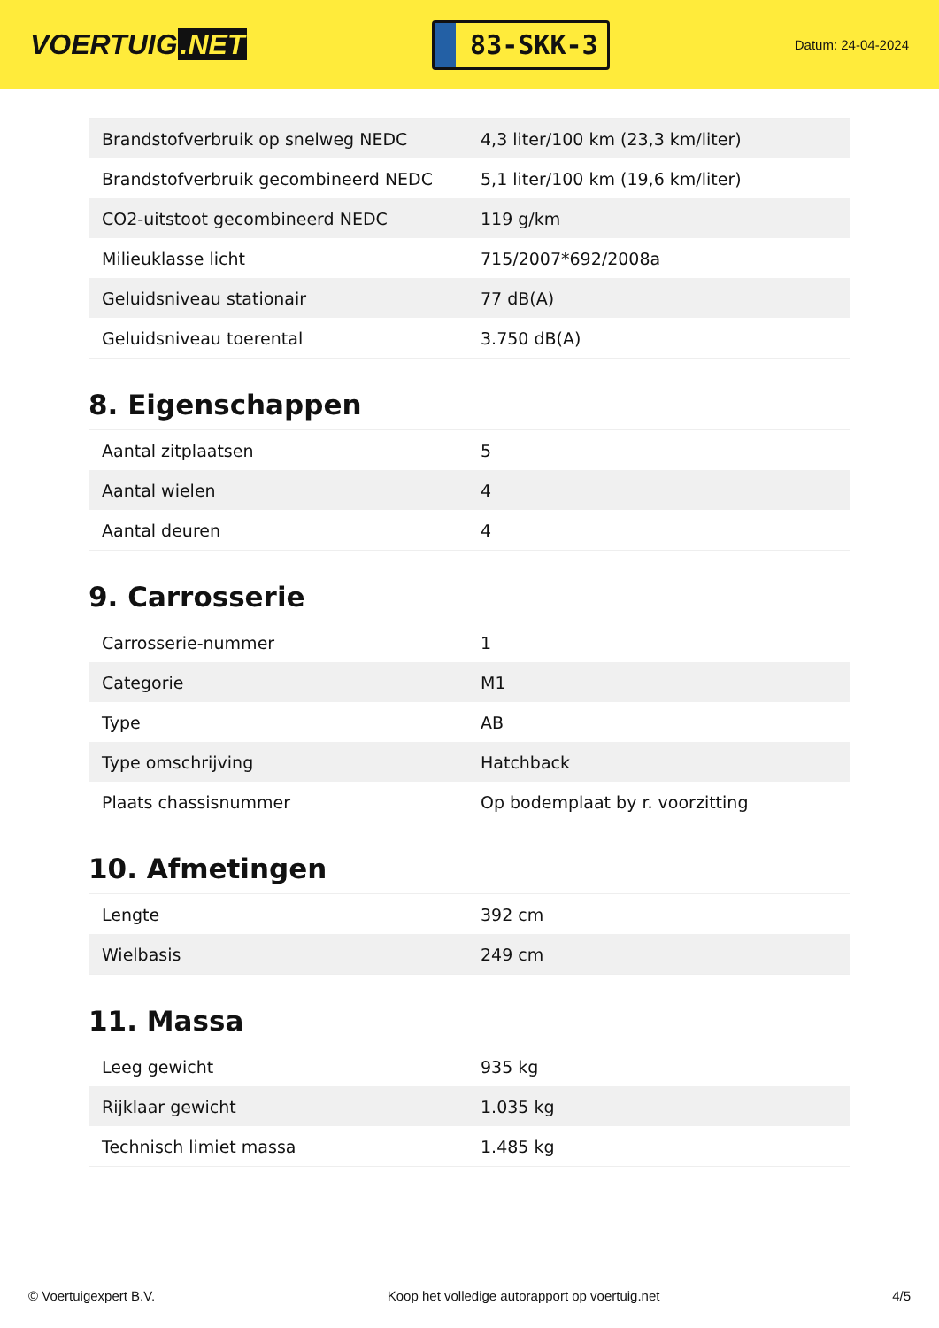VOERTUIG.NET
83-SKK-3
Datum: 24-04-2024
| Brandstofverbruik op snelweg NEDC | 4,3 liter/100 km (23,3 km/liter) |
| Brandstofverbruik gecombineerd NEDC | 5,1 liter/100 km (19,6 km/liter) |
| CO2-uitstoot gecombineerd NEDC | 119 g/km |
| Milieuklasse licht | 715/2007*692/2008a |
| Geluidsniveau stationair | 77 dB(A) |
| Geluidsniveau toerental | 3.750 dB(A) |
8. Eigenschappen
| Aantal zitplaatsen | 5 |
| Aantal wielen | 4 |
| Aantal deuren | 4 |
9. Carrosserie
| Carrosserie-nummer | 1 |
| Categorie | M1 |
| Type | AB |
| Type omschrijving | Hatchback |
| Plaats chassisnummer | Op bodemplaat by r. voorzitting |
10. Afmetingen
| Lengte | 392 cm |
| Wielbasis | 249 cm |
11. Massa
| Leeg gewicht | 935 kg |
| Rijklaar gewicht | 1.035 kg |
| Technisch limiet massa | 1.485 kg |
© Voertuigexpert B.V. Koop het volledige autorapport op voertuig.net 4/5